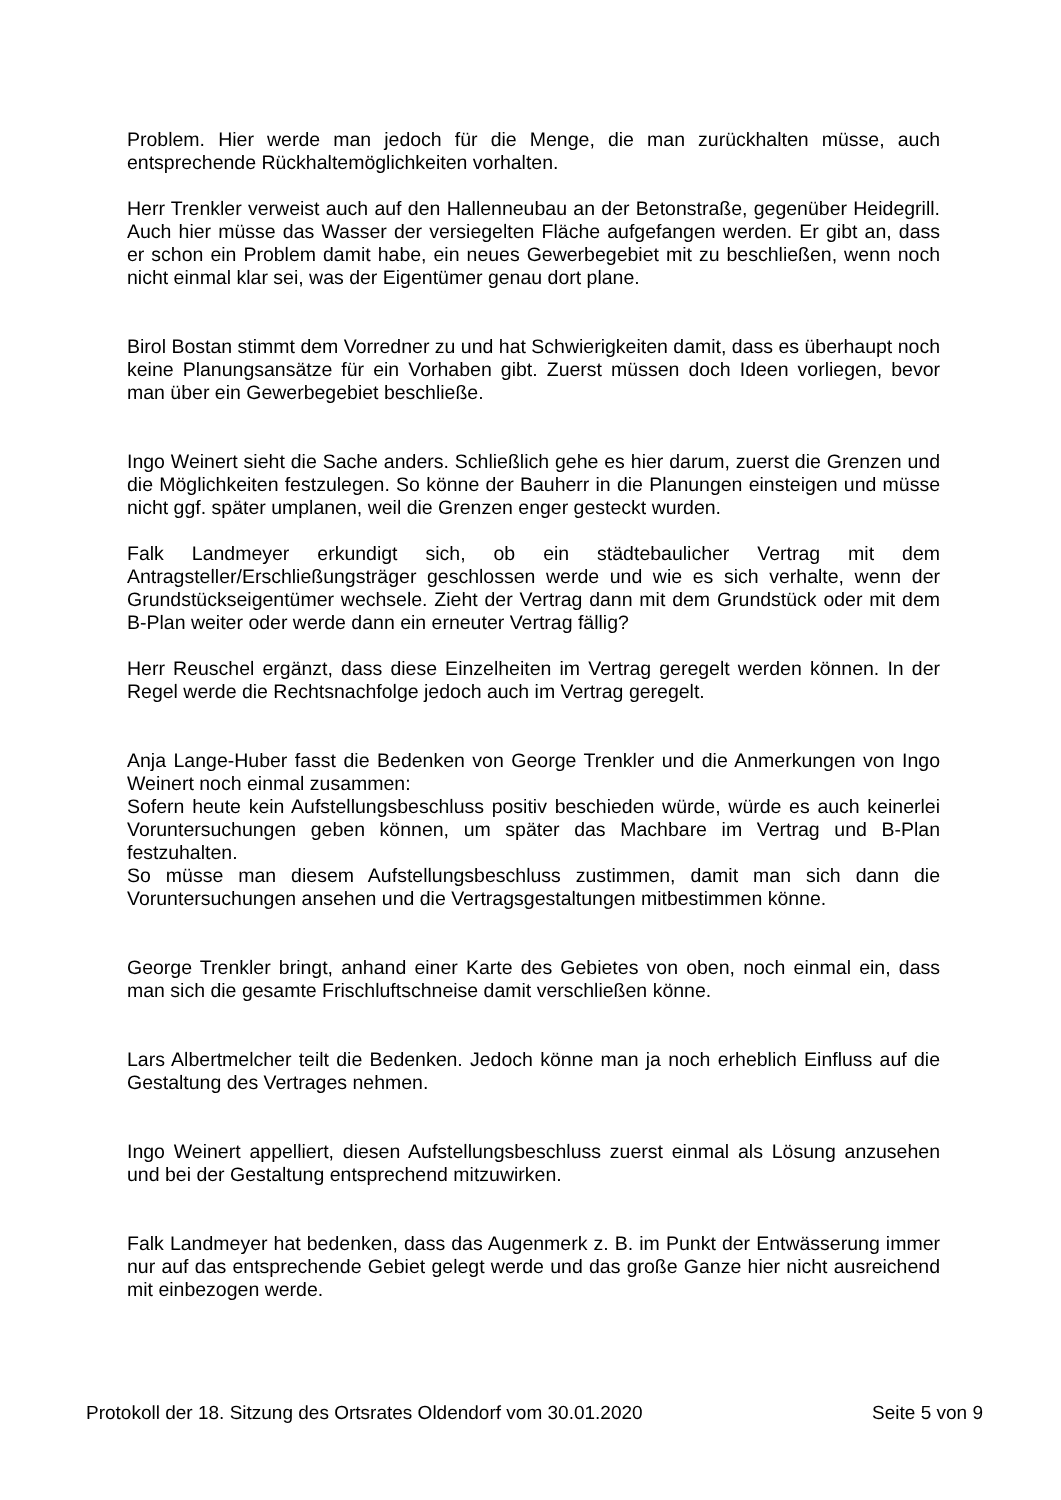Problem. Hier werde man jedoch für die Menge, die man zurückhalten müsse, auch entsprechende Rückhaltemöglichkeiten vorhalten.
Herr Trenkler verweist auch auf den Hallenneubau an der Betonstraße, gegenüber Heidegrill. Auch hier müsse das Wasser der versiegelten Fläche aufgefangen werden. Er gibt an, dass er schon ein Problem damit habe, ein neues Gewerbegebiet mit zu beschließen, wenn noch nicht einmal klar sei, was der Eigentümer genau dort plane.
Birol Bostan stimmt dem Vorredner zu und hat Schwierigkeiten damit, dass es überhaupt noch keine Planungsansätze für ein Vorhaben gibt. Zuerst müssen doch Ideen vorliegen, bevor man über ein Gewerbegebiet beschließe.
Ingo Weinert sieht die Sache anders. Schließlich gehe es hier darum, zuerst die Grenzen und die Möglichkeiten festzulegen. So könne der Bauherr in die Planungen einsteigen und müsse nicht ggf. später umplanen, weil die Grenzen enger gesteckt wurden.
Falk Landmeyer erkundigt sich, ob ein städtebaulicher Vertrag mit dem Antragsteller/Erschließungsträger geschlossen werde und wie es sich verhalte, wenn der Grundstückseigentümer wechsele. Zieht der Vertrag dann mit dem Grundstück oder mit dem B-Plan weiter oder werde dann ein erneuter Vertrag fällig?
Herr Reuschel ergänzt, dass diese Einzelheiten im Vertrag geregelt werden können. In der Regel werde die Rechtsnachfolge jedoch auch im Vertrag geregelt.
Anja Lange-Huber fasst die Bedenken von George Trenkler und die Anmerkungen von Ingo Weinert noch einmal zusammen:
Sofern heute kein Aufstellungsbeschluss positiv beschieden würde, würde es auch keinerlei Voruntersuchungen geben können, um später das Machbare im Vertrag und B-Plan festzuhalten.
So müsse man diesem Aufstellungsbeschluss zustimmen, damit man sich dann die Voruntersuchungen ansehen und die Vertragsgestaltungen mitbestimmen könne.
George Trenkler bringt, anhand einer Karte des Gebietes von oben, noch einmal ein, dass man sich die gesamte Frischluftschneise damit verschließen könne.
Lars Albertmelcher teilt die Bedenken. Jedoch könne man ja noch erheblich Einfluss auf die Gestaltung des Vertrages nehmen.
Ingo Weinert appelliert, diesen Aufstellungsbeschluss zuerst einmal als Lösung anzusehen und bei der Gestaltung entsprechend mitzuwirken.
Falk Landmeyer hat bedenken, dass das Augenmerk z. B. im Punkt der Entwässerung immer nur auf das entsprechende Gebiet gelegt werde und das große Ganze hier nicht ausreichend mit einbezogen werde.
Protokoll der 18. Sitzung des Ortsrates Oldendorf vom 30.01.2020 Seite 5 von 9